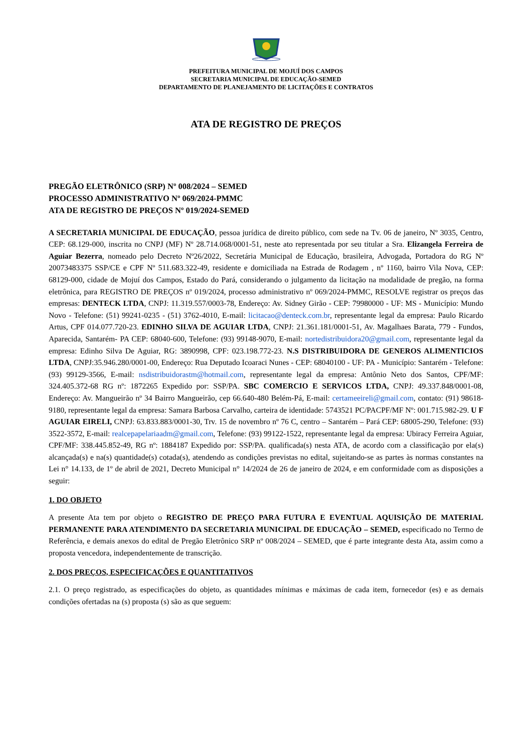PREFEITURA MUNICIPAL DE MOJUÍ DOS CAMPOS
SECRETARIA MUNICIPAL DE EDUCAÇÃO-SEMED
DEPARTAMENTO DE PLANEJAMENTO DE LICITAÇÕES E CONTRATOS
ATA DE REGISTRO DE PREÇOS
PREGÃO ELETRÔNICO (SRP) Nº 008/2024 – SEMED
PROCESSO ADMINISTRATIVO Nº 069/2024-PMMC
ATA DE REGISTRO DE PREÇOS Nº 019/2024-SEMED
A SECRETARIA MUNICIPAL DE EDUCAÇÃO, pessoa jurídica de direito público, com sede na Tv. 06 de janeiro, Nº 3035, Centro, CEP: 68.129-000, inscrita no CNPJ (MF) Nº 28.714.068/0001-51, neste ato representada por seu titular a Sra. Elizangela Ferreira de Aguiar Bezerra, nomeado pelo Decreto Nº26/2022, Secretária Municipal de Educação, brasileira, Advogada, Portadora do RG Nº 20073483375 SSP/CE e CPF Nº 511.683.322-49, residente e domiciliada na Estrada de Rodagem , nº 1160, bairro Vila Nova, CEP: 68129-000, cidade de Mojuí dos Campos, Estado do Pará, considerando o julgamento da licitação na modalidade de pregão, na forma eletrônica, para REGISTRO DE PREÇOS nº 019/2024, processo administrativo nº 069/2024-PMMC, RESOLVE registrar os preços das empresas: DENTECK LTDA, CNPJ: 11.319.557/0003-78, Endereço: Av. Sidney Girão - CEP: 79980000 - UF: MS - Município: Mundo Novo - Telefone: (51) 99241-0235 - (51) 3762-4010, E-mail: licitacao@denteck.com.br, representante legal da empresa: Paulo Ricardo Artus, CPF 014.077.720-23. EDINHO SILVA DE AGUIAR LTDA, CNPJ: 21.361.181/0001-51, Av. Magalhaes Barata, 779 - Fundos, Aparecida, Santarém- PA CEP: 68040-600, Telefone: (93) 99148-9070, E-mail: nortedistribuidora20@gmail.com, representante legal da empresa: Edinho Silva De Aguiar, RG: 3890998, CPF: 023.198.772-23. N.S DISTRIBUIDORA DE GENEROS ALIMENTICIOS LTDA, CNPJ:35.946.280/0001-00, Endereço: Rua Deputado Icoaraci Nunes - CEP: 68040100 - UF: PA - Município: Santarém - Telefone: (93) 99129-3566, E-mail: nsdistribuidorastm@hotmail.com, representante legal da empresa: Antônio Neto dos Santos, CPF/MF: 324.405.372-68 RG nº: 1872265 Expedido por: SSP/PA. SBC COMERCIO E SERVICOS LTDA, CNPJ: 49.337.848/0001-08, Endereço: Av. Mangueirão nº 34 Bairro Mangueirão, cep 66.640-480 Belém-Pá, E-mail: certameeireli@gmail.com, contato: (91) 98618-9180, representante legal da empresa: Samara Barbosa Carvalho, carteira de identidade: 5743521 PC/PACPF/MF Nº: 001.715.982-29. U F AGUIAR EIRELI, CNPJ: 63.833.883/0001-30, Trv. 15 de novembro nº 76 C, centro – Santarém – Pará CEP: 68005-290, Telefone: (93) 3522-3572, E-mail: realcepapelariaadm@gmail.com, Telefone: (93) 99122-1522, representante legal da empresa: Ubiracy Ferreira Aguiar, CPF/MF: 338.445.852-49, RG nº: 1884187 Expedido por: SSP/PA. qualificada(s) nesta ATA, de acordo com a classificação por ela(s) alcançada(s) e na(s) quantidade(s) cotada(s), atendendo as condições previstas no edital, sujeitando-se as partes às normas constantes na Lei n° 14.133, de 1º de abril de 2021, Decreto Municipal n° 14/2024 de 26 de janeiro de 2024, e em conformidade com as disposições a seguir:
1. DO OBJETO
A presente Ata tem por objeto o REGISTRO DE PREÇO PARA FUTURA E EVENTUAL AQUISIÇÃO DE MATERIAL PERMANENTE PARA ATENDIMENTO DA SECRETARIA MUNICIPAL DE EDUCAÇÃO – SEMED, especificado no Termo de Referência, e demais anexos do edital de Pregão Eletrônico SRP nº 008/2024 – SEMED, que é parte integrante desta Ata, assim como a proposta vencedora, independentemente de transcrição.
2. DOS PREÇOS, ESPECIFICAÇÕES E QUANTITATIVOS
2.1. O preço registrado, as especificações do objeto, as quantidades mínimas e máximas de cada item, fornecedor (es) e as demais condições ofertadas na (s) proposta (s) são as que seguem: